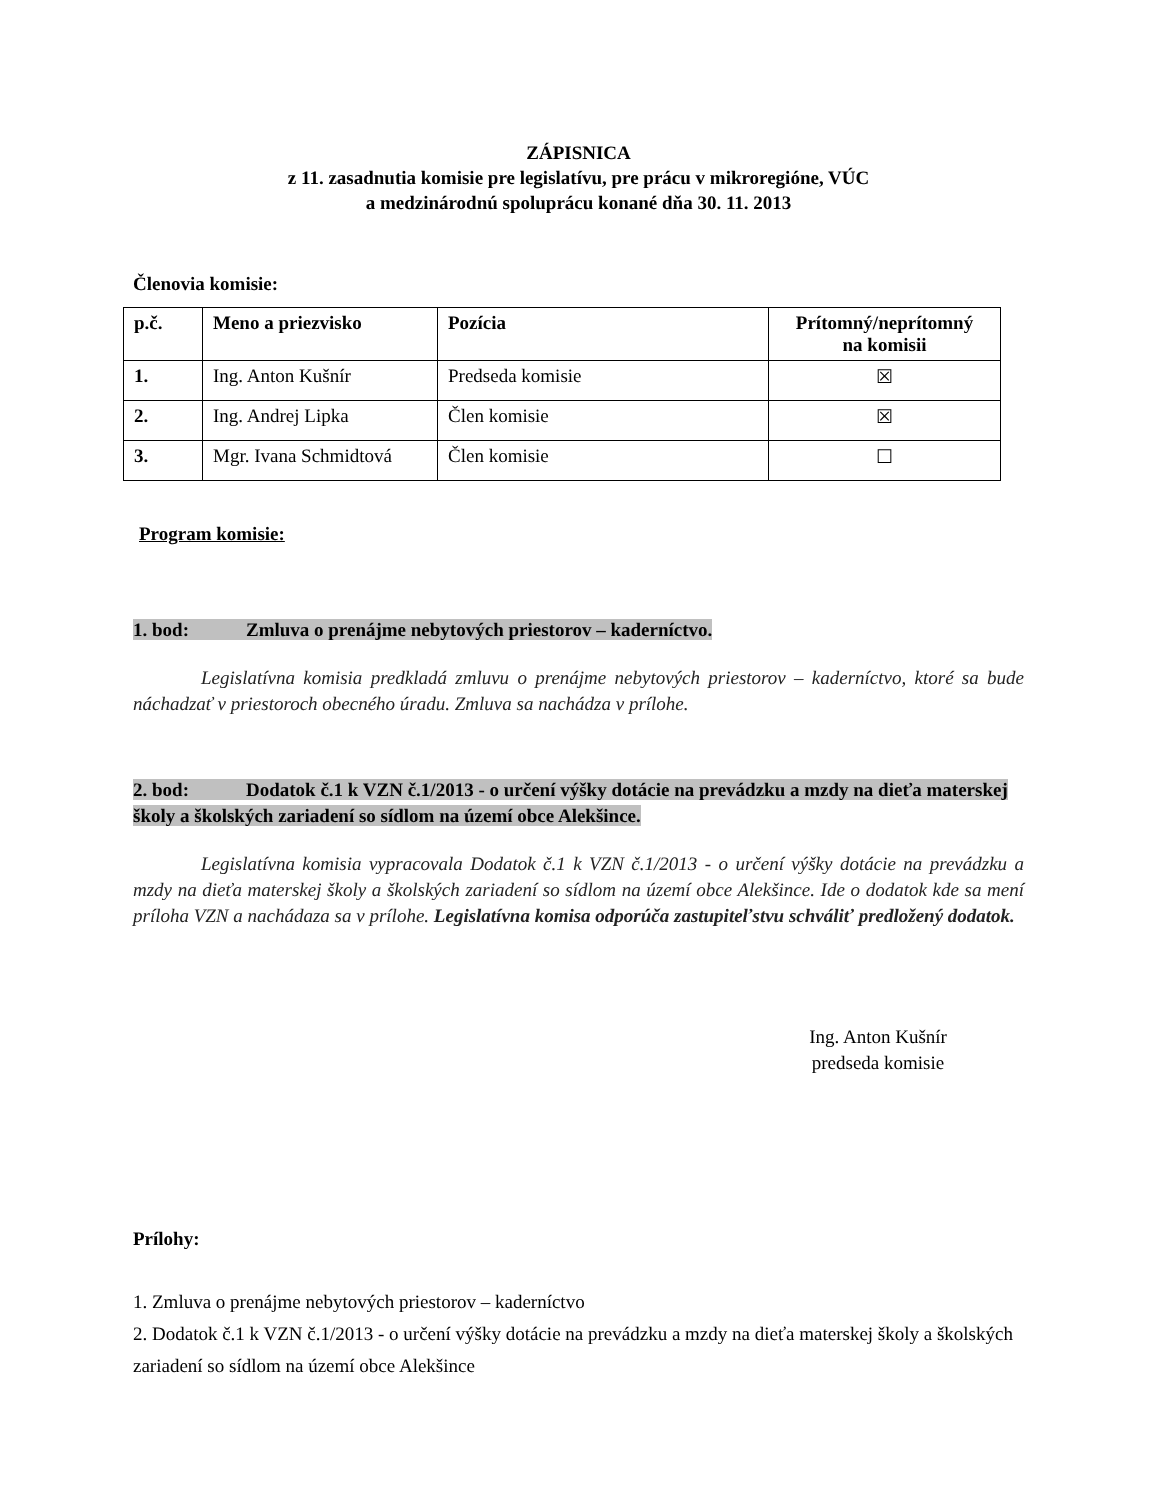ZÁPISNICA
z 11. zasadnutia komisie pre legislatívu, pre prácu v mikroregióne, VÚC
a medzinárodnú spoluprácu konané dňa 30. 11. 2013
Členovia komisie:
| p.č. | Meno a priezvisko | Pozícia | Prítomný/neprítomný na komisii |
| --- | --- | --- | --- |
| 1. | Ing. Anton Kušnír | Predseda komisie | ☒ |
| 2. | Ing. Andrej Lipka | Člen komisie | ☒ |
| 3. | Mgr. Ivana Schmidtová | Člen komisie | ☐ |
Program komisie:
1. bod: Zmluva o prenájme nebytových priestorov – kaderníctvo.
Legislatívna komisia predkladá zmluvu o prenájme nebytových priestorov – kaderníctvo, ktoré sa bude náchadzať v priestoroch obecného úradu. Zmluva sa nachádza v prílohe.
2. bod: Dodatok č.1 k VZN č.1/2013 - o určení výšky dotácie na prevádzku a mzdy na dieťa materskej školy a školských zariadení so sídlom na území obce Alekšince.
Legislatívna komisia vypracovala Dodatok č.1 k VZN č.1/2013 - o určení výšky dotácie na prevádzku a mzdy na dieťa materskej školy a školských zariadení so sídlom na území obce Alekšince. Ide o dodatok kde sa mení príloha VZN a nachádaza sa v prílohe. Legislatívna komisa odporúča zastupiteľstvu schváliť predložený dodatok.
Ing. Anton Kušnír
predseda komisie
Prílohy:
1. Zmluva o prenájme nebytových priestorov – kaderníctvo
2. Dodatok č.1 k VZN č.1/2013 - o určení výšky dotácie na prevádzku a mzdy na dieťa materskej školy a školských zariadení so sídlom na území obce Alekšince